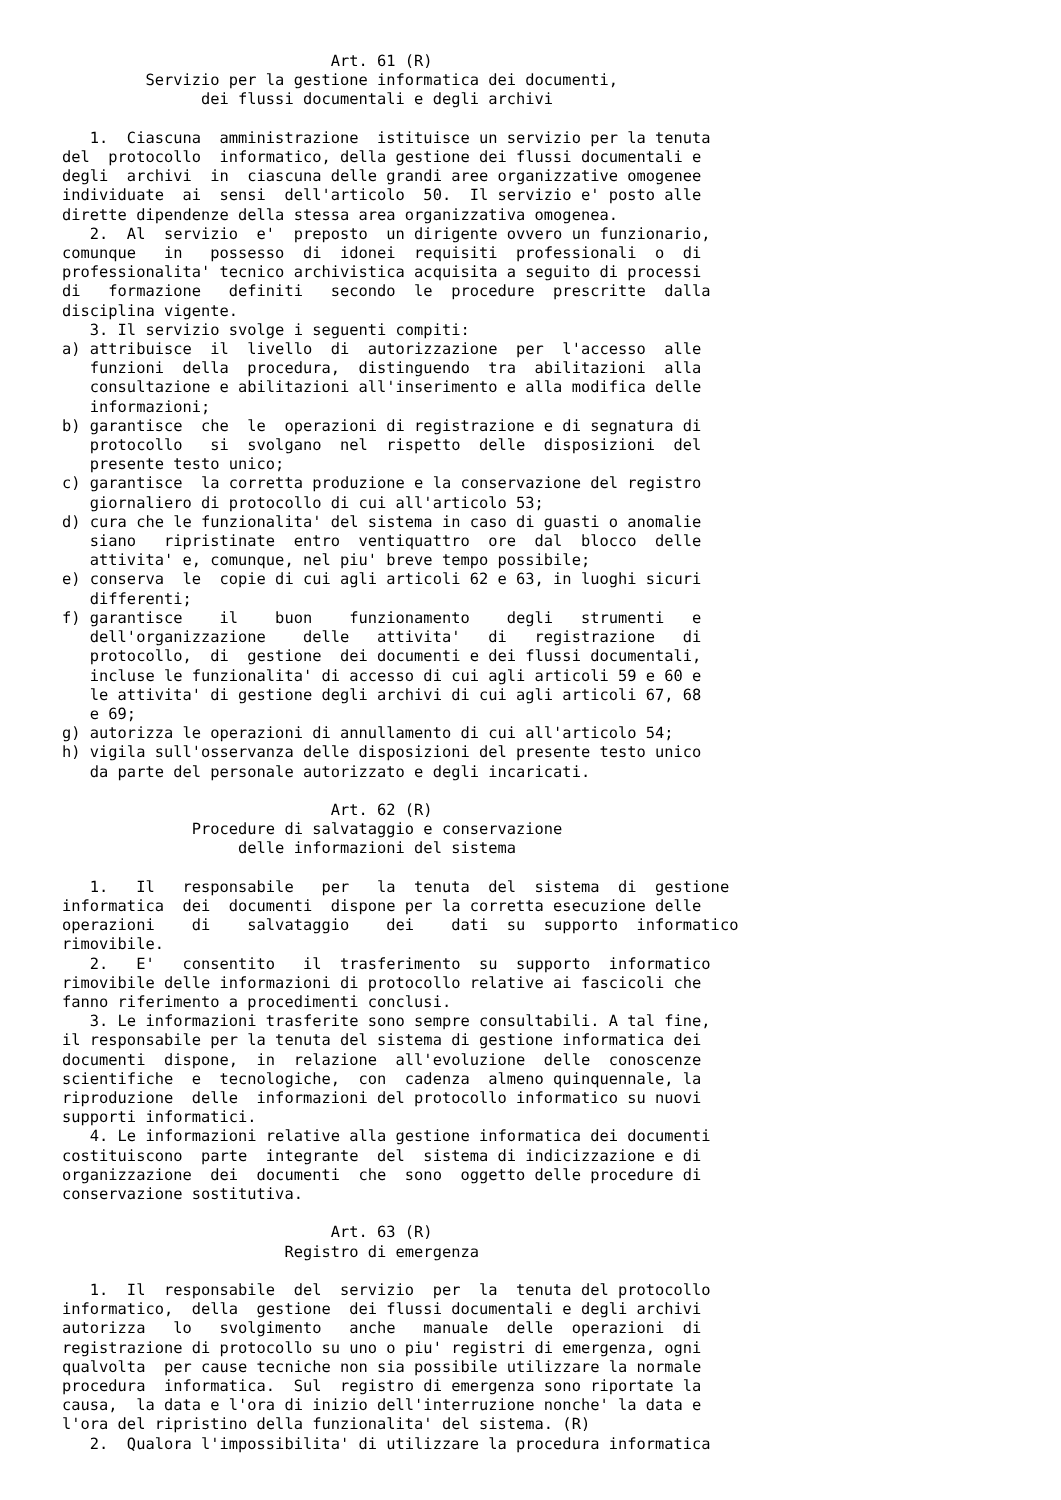Art. 61 (R)
         Servizio per la gestione informatica dei documenti,
               dei flussi documentali e degli archivi

   1.  Ciascuna  amministrazione  istituisce un servizio per la tenuta
del  protocollo  informatico, della gestione dei flussi documentali e
degli  archivi  in  ciascuna delle grandi aree organizzative omogenee
individuate  ai  sensi  dell'articolo  50.  Il servizio e' posto alle
dirette dipendenze della stessa area organizzativa omogenea.
   2.  Al  servizio  e'  preposto  un dirigente ovvero un funzionario,
comunque   in   possesso  di  idonei  requisiti  professionali  o  di
professionalita' tecnico archivistica acquisita a seguito di processi
di   formazione   definiti   secondo  le  procedure  prescritte  dalla
disciplina vigente.
   3. Il servizio svolge i seguenti compiti:
a) attribuisce  il  livello  di  autorizzazione  per  l'accesso  alle
   funzioni  della  procedura,  distinguendo  tra  abilitazioni  alla
   consultazione e abilitazioni all'inserimento e alla modifica delle
   informazioni;
b) garantisce  che  le  operazioni di registrazione e di segnatura di
   protocollo   si  svolgano  nel  rispetto  delle  disposizioni  del
   presente testo unico;
c) garantisce  la corretta produzione e la conservazione del registro
   giornaliero di protocollo di cui all'articolo 53;
d) cura che le funzionalita' del sistema in caso di guasti o anomalie
   siano   ripristinate  entro  ventiquattro  ore  dal  blocco  delle
   attivita' e, comunque, nel piu' breve tempo possibile;
e) conserva  le  copie di cui agli articoli 62 e 63, in luoghi sicuri
   differenti;
f) garantisce    il    buon    funzionamento    degli   strumenti   e
   dell'organizzazione    delle   attivita'   di   registrazione   di
   protocollo,  di  gestione  dei documenti e dei flussi documentali,
   incluse le funzionalita' di accesso di cui agli articoli 59 e 60 e
   le attivita' di gestione degli archivi di cui agli articoli 67, 68
   e 69;
g) autorizza le operazioni di annullamento di cui all'articolo 54;
h) vigila sull'osservanza delle disposizioni del presente testo unico
   da parte del personale autorizzato e degli incaricati.

                             Art. 62 (R)
              Procedure di salvataggio e conservazione
                   delle informazioni del sistema

   1.   Il   responsabile   per   la  tenuta  del  sistema  di  gestione
informatica  dei  documenti  dispone per la corretta esecuzione delle
operazioni    di    salvataggio    dei    dati  su  supporto  informatico
rimovibile.
   2.   E'   consentito   il  trasferimento  su  supporto  informatico
rimovibile delle informazioni di protocollo relative ai fascicoli che
fanno riferimento a procedimenti conclusi.
   3. Le informazioni trasferite sono sempre consultabili. A tal fine,
il responsabile per la tenuta del sistema di gestione informatica dei
documenti  dispone,  in  relazione  all'evoluzione  delle  conoscenze
scientifiche  e  tecnologiche,  con  cadenza  almeno quinquennale, la
riproduzione  delle  informazioni del protocollo informatico su nuovi
supporti informatici.
   4. Le informazioni relative alla gestione informatica dei documenti
costituiscono  parte  integrante  del  sistema di indicizzazione e di
organizzazione  dei  documenti  che  sono  oggetto delle procedure di
conservazione sostitutiva.

                             Art. 63 (R)
                        Registro di emergenza

   1.  Il  responsabile  del  servizio  per  la  tenuta del protocollo
informatico,  della  gestione  dei flussi documentali e degli archivi
autorizza   lo   svolgimento   anche   manuale  delle  operazioni  di
registrazione di protocollo su uno o piu' registri di emergenza, ogni
qualvolta  per cause tecniche non sia possibile utilizzare la normale
procedura  informatica.  Sul  registro di emergenza sono riportate la
causa,  la data e l'ora di inizio dell'interruzione nonche' la data e
l'ora del ripristino della funzionalita' del sistema. (R)
   2.  Qualora l'impossibilita' di utilizzare la procedura informatica